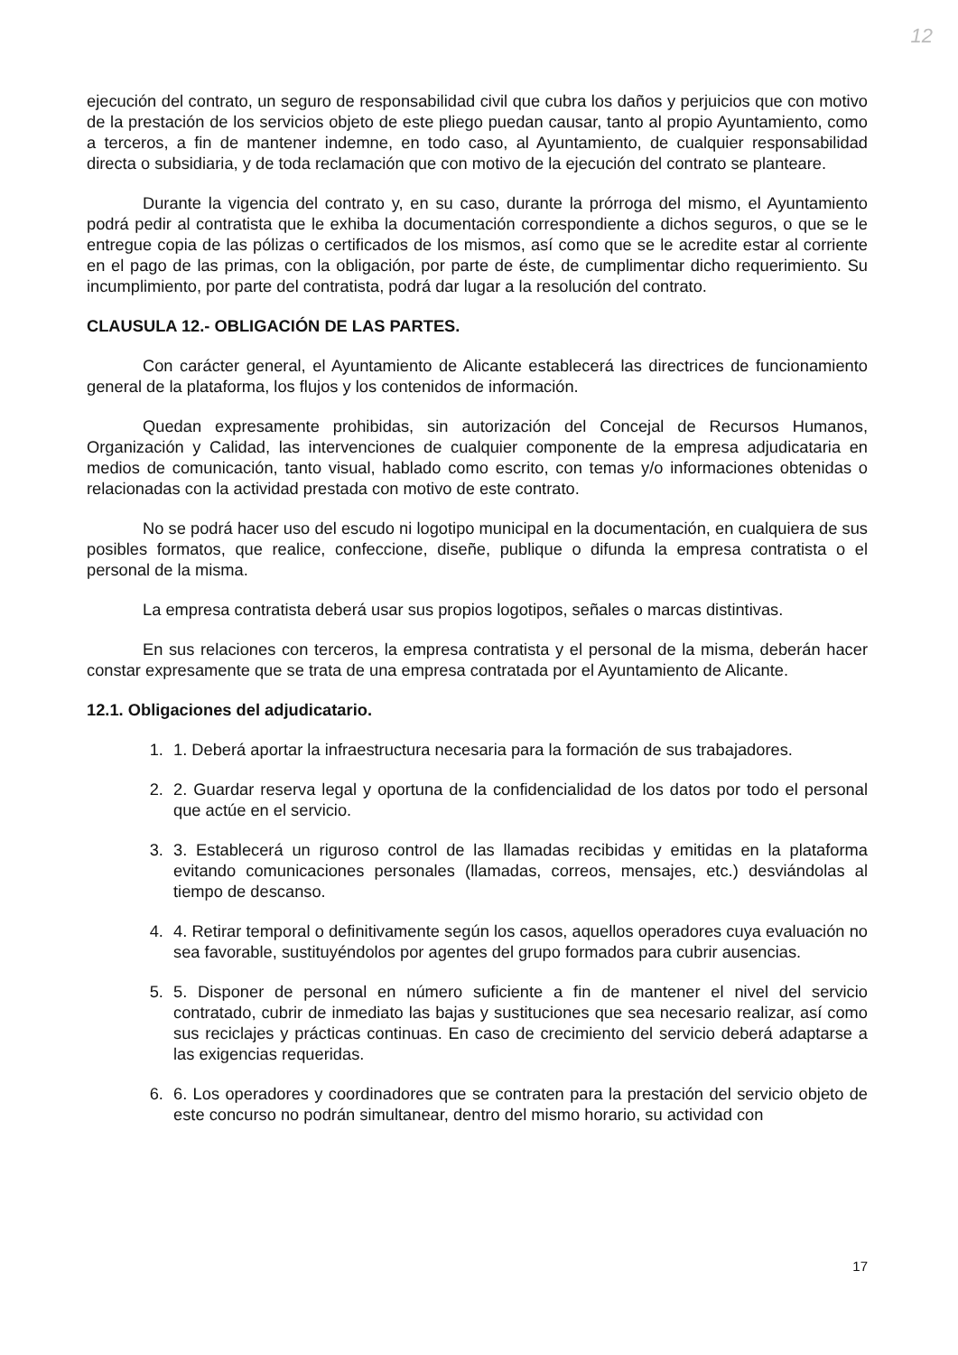12
ejecución del contrato, un seguro de responsabilidad civil que cubra los daños y perjuicios que con motivo de la prestación de los servicios objeto de este pliego puedan causar, tanto al propio Ayuntamiento, como a terceros, a fin de mantener indemne, en todo caso, al Ayuntamiento, de cualquier responsabilidad directa o subsidiaria, y de toda reclamación que con motivo de la ejecución del contrato se planteare.
Durante la vigencia del contrato y, en su caso, durante la prórroga del mismo, el Ayuntamiento podrá pedir al contratista que le exhiba la documentación correspondiente a dichos seguros, o que se le entregue copia de las pólizas o certificados de los mismos, así como que se le acredite estar al corriente en el pago de las primas, con la obligación, por parte de éste, de cumplimentar dicho requerimiento. Su incumplimiento, por parte del contratista, podrá dar lugar a la resolución del contrato.
CLAUSULA 12.- OBLIGACIÓN DE LAS PARTES.
Con carácter general, el Ayuntamiento de Alicante establecerá las directrices de funcionamiento general de la plataforma, los flujos y los contenidos de información.
Quedan expresamente prohibidas, sin autorización del Concejal de Recursos Humanos, Organización y Calidad, las intervenciones de cualquier componente de la empresa adjudicataria en medios de comunicación, tanto visual, hablado como escrito, con temas y/o informaciones obtenidas o relacionadas con la actividad prestada con motivo de este contrato.
No se podrá hacer uso del escudo ni logotipo municipal en la documentación, en cualquiera de sus posibles formatos, que realice, confeccione, diseñe, publique o difunda la empresa contratista o el personal de la misma.
La empresa contratista deberá usar sus propios logotipos, señales o marcas distintivas.
En sus relaciones con terceros, la empresa contratista y el personal de la misma, deberán hacer constar expresamente que se trata de una empresa contratada por el Ayuntamiento de Alicante.
12.1. Obligaciones del adjudicatario.
1. 1. Deberá aportar la infraestructura necesaria para la formación de sus trabajadores.
2. 2. Guardar reserva legal y oportuna de la confidencialidad de los datos por todo el personal que actúe en el servicio.
3. 3. Establecerá un riguroso control de las llamadas recibidas y emitidas en la plataforma evitando comunicaciones personales (llamadas, correos, mensajes, etc.) desviándolas al tiempo de descanso.
4. 4. Retirar temporal o definitivamente según los casos, aquellos operadores cuya evaluación no sea favorable, sustituyéndolos por agentes del grupo formados para cubrir ausencias.
5. 5. Disponer de personal en número suficiente a fin de mantener el nivel del servicio contratado, cubrir de inmediato las bajas y sustituciones que sea necesario realizar, así como sus reciclajes y prácticas continuas. En caso de crecimiento del servicio deberá adaptarse a las exigencias requeridas.
6. 6. Los operadores y coordinadores que se contraten para la prestación del servicio objeto de este concurso no podrán simultanear, dentro del mismo horario, su actividad con
17